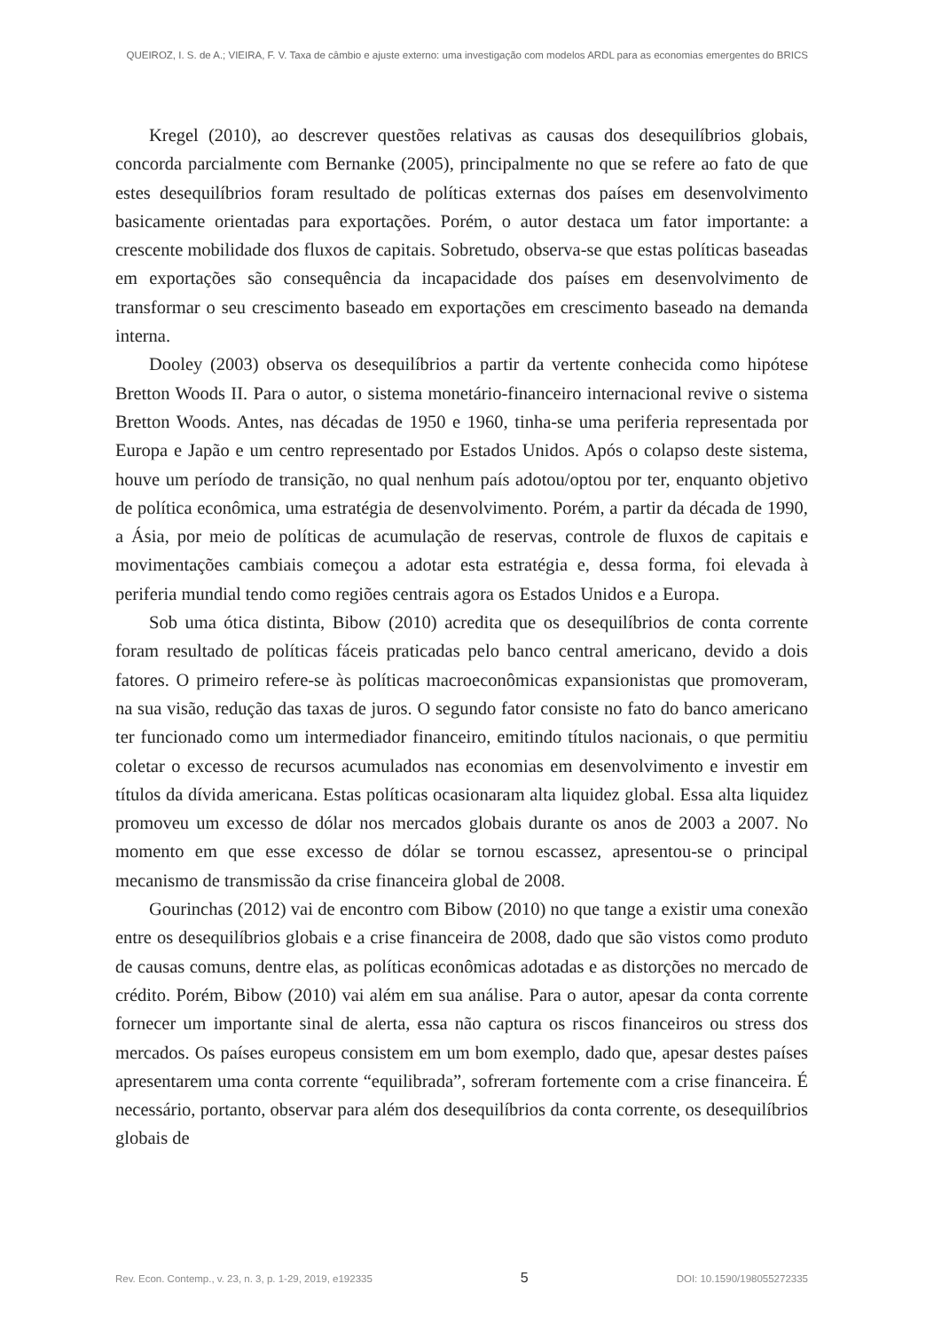QUEIROZ, I. S. de A.; VIEIRA, F. V. Taxa de câmbio e ajuste externo: uma investigação com modelos ARDL para as economias emergentes do BRICS
Kregel (2010), ao descrever questões relativas as causas dos desequilíbrios globais, concorda parcialmente com Bernanke (2005), principalmente no que se refere ao fato de que estes desequilíbrios foram resultado de políticas externas dos países em desenvolvimento basicamente orientadas para exportações. Porém, o autor destaca um fator importante: a crescente mobilidade dos fluxos de capitais. Sobretudo, observa-se que estas políticas baseadas em exportações são consequência da incapacidade dos países em desenvolvimento de transformar o seu crescimento baseado em exportações em crescimento baseado na demanda interna.
Dooley (2003) observa os desequilíbrios a partir da vertente conhecida como hipótese Bretton Woods II. Para o autor, o sistema monetário-financeiro internacional revive o sistema Bretton Woods. Antes, nas décadas de 1950 e 1960, tinha-se uma periferia representada por Europa e Japão e um centro representado por Estados Unidos. Após o colapso deste sistema, houve um período de transição, no qual nenhum país adotou/optou por ter, enquanto objetivo de política econômica, uma estratégia de desenvolvimento. Porém, a partir da década de 1990, a Ásia, por meio de políticas de acumulação de reservas, controle de fluxos de capitais e movimentações cambiais começou a adotar esta estratégia e, dessa forma, foi elevada à periferia mundial tendo como regiões centrais agora os Estados Unidos e a Europa.
Sob uma ótica distinta, Bibow (2010) acredita que os desequilíbrios de conta corrente foram resultado de políticas fáceis praticadas pelo banco central americano, devido a dois fatores. O primeiro refere-se às políticas macroeconômicas expansionistas que promoveram, na sua visão, redução das taxas de juros. O segundo fator consiste no fato do banco americano ter funcionado como um intermediador financeiro, emitindo títulos nacionais, o que permitiu coletar o excesso de recursos acumulados nas economias em desenvolvimento e investir em títulos da dívida americana. Estas políticas ocasionaram alta liquidez global. Essa alta liquidez promoveu um excesso de dólar nos mercados globais durante os anos de 2003 a 2007. No momento em que esse excesso de dólar se tornou escassez, apresentou-se o principal mecanismo de transmissão da crise financeira global de 2008.
Gourinchas (2012) vai de encontro com Bibow (2010) no que tange a existir uma conexão entre os desequilíbrios globais e a crise financeira de 2008, dado que são vistos como produto de causas comuns, dentre elas, as políticas econômicas adotadas e as distorções no mercado de crédito. Porém, Bibow (2010) vai além em sua análise. Para o autor, apesar da conta corrente fornecer um importante sinal de alerta, essa não captura os riscos financeiros ou stress dos mercados. Os países europeus consistem em um bom exemplo, dado que, apesar destes países apresentarem uma conta corrente “equilibrada”, sofreram fortemente com a crise financeira. É necessário, portanto, observar para além dos desequilíbrios da conta corrente, os desequilíbrios globais de
Rev. Econ. Contemp., v. 23, n. 3, p. 1-29, 2019, e192335 5 DOI: 10.1590/198055272335